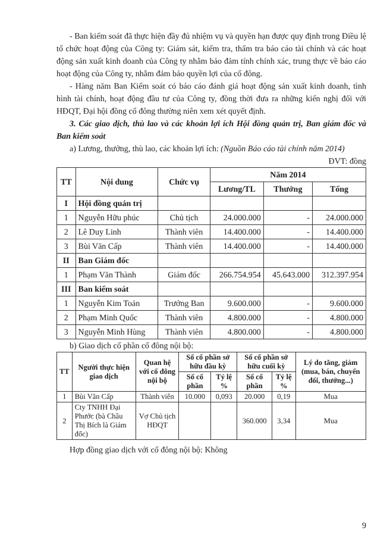- Ban kiểm soát đã thực hiện đầy đủ nhiệm vụ và quyền hạn được quy định trong Điều lệ tổ chức hoạt động của Công ty: Giám sát, kiểm tra, thẩm tra báo cáo tài chính và các hoạt động sản xuất kinh doanh của Công ty nhằm bảo đảm tính chính xác, trung thực về báo cáo hoạt động của Công ty, nhằm đảm bảo quyền lợi của cổ đông.
- Hàng năm Ban Kiểm soát có báo cáo đánh giá hoạt động sản xuất kinh doanh, tình hình tài chính, hoạt động đầu tư của Công ty, đồng thời đưa ra những kiến nghị đối với HĐQT, Đại hội đồng cổ đông thường niên xem xét quyết định.
3. Các giao dịch, thù lao và các khoản lợi ích Hội đồng quản trị, Ban giám đốc và Ban kiểm soát
a) Lương, thưởng, thù lao, các khoản lợi ích: (Nguồn Báo cáo tài chính năm 2014)
ĐVT: đồng
| TT | Nội dung | Chức vụ | Năm 2014 | | |
| --- | --- | --- | --- | --- | --- |
| | | | Lương/TL | Thưởng | Tổng |
| I | Hội đồng quản trị | | | | |
| 1 | Nguyễn Hữu phúc | Chủ tịch | 24.000.000 | - | 24.000.000 |
| 2 | Lê Duy Linh | Thành viên | 14.400.000 | - | 14.400.000 |
| 3 | Bùi Văn Cấp | Thành viên | 14.400.000 | - | 14.400.000 |
| II | Ban Giám đốc | | | | |
| 1 | Phạm Văn Thành | Giám đốc | 266.754.954 | 45.643.000 | 312.397.954 |
| III | Ban kiểm soát | | | | |
| 1 | Nguyễn Kim Toản | Trưởng Ban | 9.600.000 | - | 9.600.000 |
| 2 | Phạm Minh Quốc | Thành viên | 4.800.000 | - | 4.800.000 |
| 3 | Nguyễn Minh Hùng | Thành viên | 4.800.000 | - | 4.800.000 |
b) Giao dịch cổ phần cổ đông nội bộ:
| TT | Người thực hiện giao dịch | Quan hệ với cổ đông nội bộ | Số cổ phần sở hữu đầu kỳ | | Số cổ phần sở hữu cuối kỳ | | Lý do tăng, giảm (mua, bán, chuyển đổi, thưởng...) |
| --- | --- | --- | --- | --- | --- | --- | --- |
| | | | Số cổ phần | Tỷ lệ % | Số cổ phần | Tỷ lệ % | |
| 1 | Bùi Văn Cấp | Thành viên | 10.000 | 0,093 | 20.000 | 0,19 | Mua |
| 2 | Cty TNHH Đại Phước (bà Châu Thị Bích là Giám đốc) | Vợ Chủ tịch HĐQT | | | 360.000 | 3,34 | Mua |
Hợp đồng giao dịch với cổ đông nội bộ: Không
9